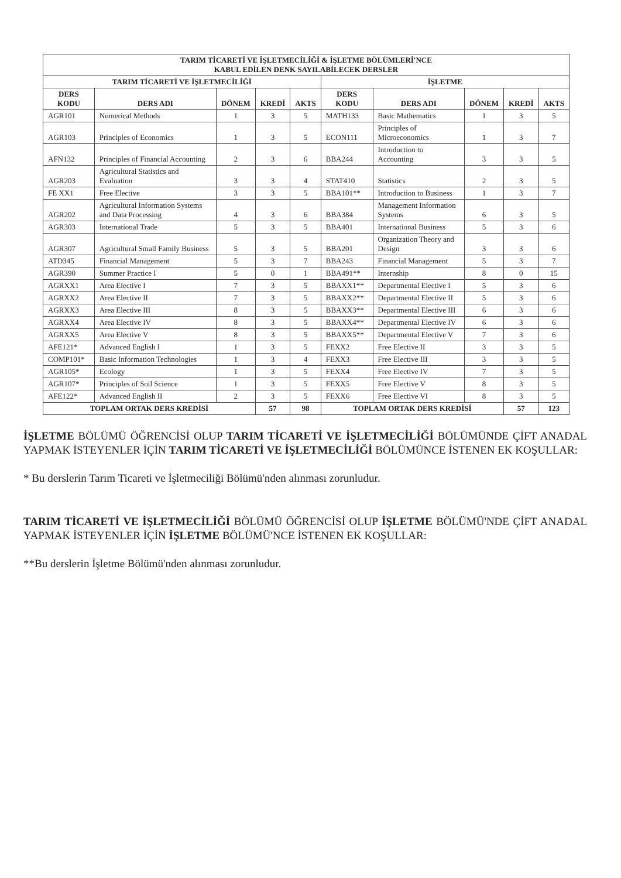| TARIM TİCARETİ VE İŞLETMECİLİĞİ & İŞLETME BÖLÜMLERİ'NCE KABUL EDİLEN DENK SAYILABİLECEK DERSLER | | | | | | | | | |
| TARIM TİCARETİ VE İŞLETMECİLİĞİ | | | | | İŞLETME | | | | |
| DERS KODU | DERS ADI | DÖNEM | KREDİ | AKTS | DERS KODU | DERS ADI | DÖNEM | KREDİ | AKTS |
| AGR101 | Numerical Methods | 1 | 3 | 5 | MATH133 | Basic Mathematics | 1 | 3 | 5 |
| AGR103 | Principles of Economics | 1 | 3 | 5 | ECON111 | Principles of Microeconomics | 1 | 3 | 7 |
| AFN132 | Principles of Financial Accounting | 2 | 3 | 6 | BBA244 | Introduction to Accounting | 3 | 3 | 5 |
| AGR203 | Agricultural Statistics and Evaluation | 3 | 3 | 4 | STAT410 | Statistics | 2 | 3 | 5 |
| FE XX1 | Free Elective | 3 | 3 | 5 | BBA101** | Introduction to Business | 1 | 3 | 7 |
| AGR202 | Agricultural Information Systems and Data Processing | 4 | 3 | 6 | BBA384 | Management Information Systems | 6 | 3 | 5 |
| AGR303 | International Trade | 5 | 3 | 5 | BBA401 | International Business | 5 | 3 | 6 |
| AGR307 | Agricultural Small Family Business | 5 | 3 | 5 | BBA201 | Organization Theory and Design | 3 | 3 | 6 |
| ATD345 | Financial Management | 5 | 3 | 7 | BBA243 | Financial Management | 5 | 3 | 7 |
| AGR390 | Summer Practice I | 5 | 0 | 1 | BBA491** | Internship | 8 | 0 | 15 |
| AGRXX1 | Area Elective I | 7 | 3 | 5 | BBAXX1** | Departmental Elective I | 5 | 3 | 6 |
| AGRXX2 | Area Elective II | 7 | 3 | 5 | BBAXX2** | Departmental Elective II | 5 | 3 | 6 |
| AGRXX3 | Area Elective III | 8 | 3 | 5 | BBAXX3** | Departmental Elective III | 6 | 3 | 6 |
| AGRXX4 | Area Elective IV | 8 | 3 | 5 | BBAXX4** | Departmental Elective IV | 6 | 3 | 6 |
| AGRXX5 | Area Elective V | 8 | 3 | 5 | BBAXX5** | Departmental Elective V | 7 | 3 | 6 |
| AFE121* | Advanced English I | 1 | 3 | 5 | FEXX2 | Free Elective II | 3 | 3 | 5 |
| COMP101* | Basic Information Technologies | 1 | 3 | 4 | FEXX3 | Free Elective III | 3 | 3 | 5 |
| AGR105* | Ecology | 1 | 3 | 5 | FEXX4 | Free Elective IV | 7 | 3 | 5 |
| AGR107* | Principles of Soil Science | 1 | 3 | 5 | FEXX5 | Free Elective V | 8 | 3 | 5 |
| AFE122* | Advanced English II | 2 | 3 | 5 | FEXX6 | Free Elective VI | 8 | 3 | 5 |
| TOPLAM ORTAK DERS KREDİSİ | | | 57 | 98 | TOPLAM ORTAK DERS KREDİSİ | | | 57 | 123 |
İŞLETME BÖLÜMÜ ÖĞRENCİSİ OLUP TARIM TİCARETİ VE İŞLETMECİLİĞİ BÖLÜMÜNDE ÇİFT ANADAL YAPMAK İSTEYENLER İÇİN TARIM TİCARETİ VE İŞLETMECİLİĞİ BÖLÜMÜNCE İSTENEN EK KOŞULLAR:
* Bu derslerin Tarım Ticareti ve İşletmeciliği Bölümü'nden alınması zorunludur.
TARIM TİCARETİ VE İŞLETMECİLİĞİ BÖLÜMÜ ÖĞRENCİSİ OLUP İŞLETME BÖLÜMÜ'NDE ÇİFT ANADAL YAPMAK İSTEYENLER İÇİN İŞLETME BÖLÜMÜ'NCE İSTENEN EK KOŞULLAR:
**Bu derslerin İşletme Bölümü'nden alınması zorunludur.